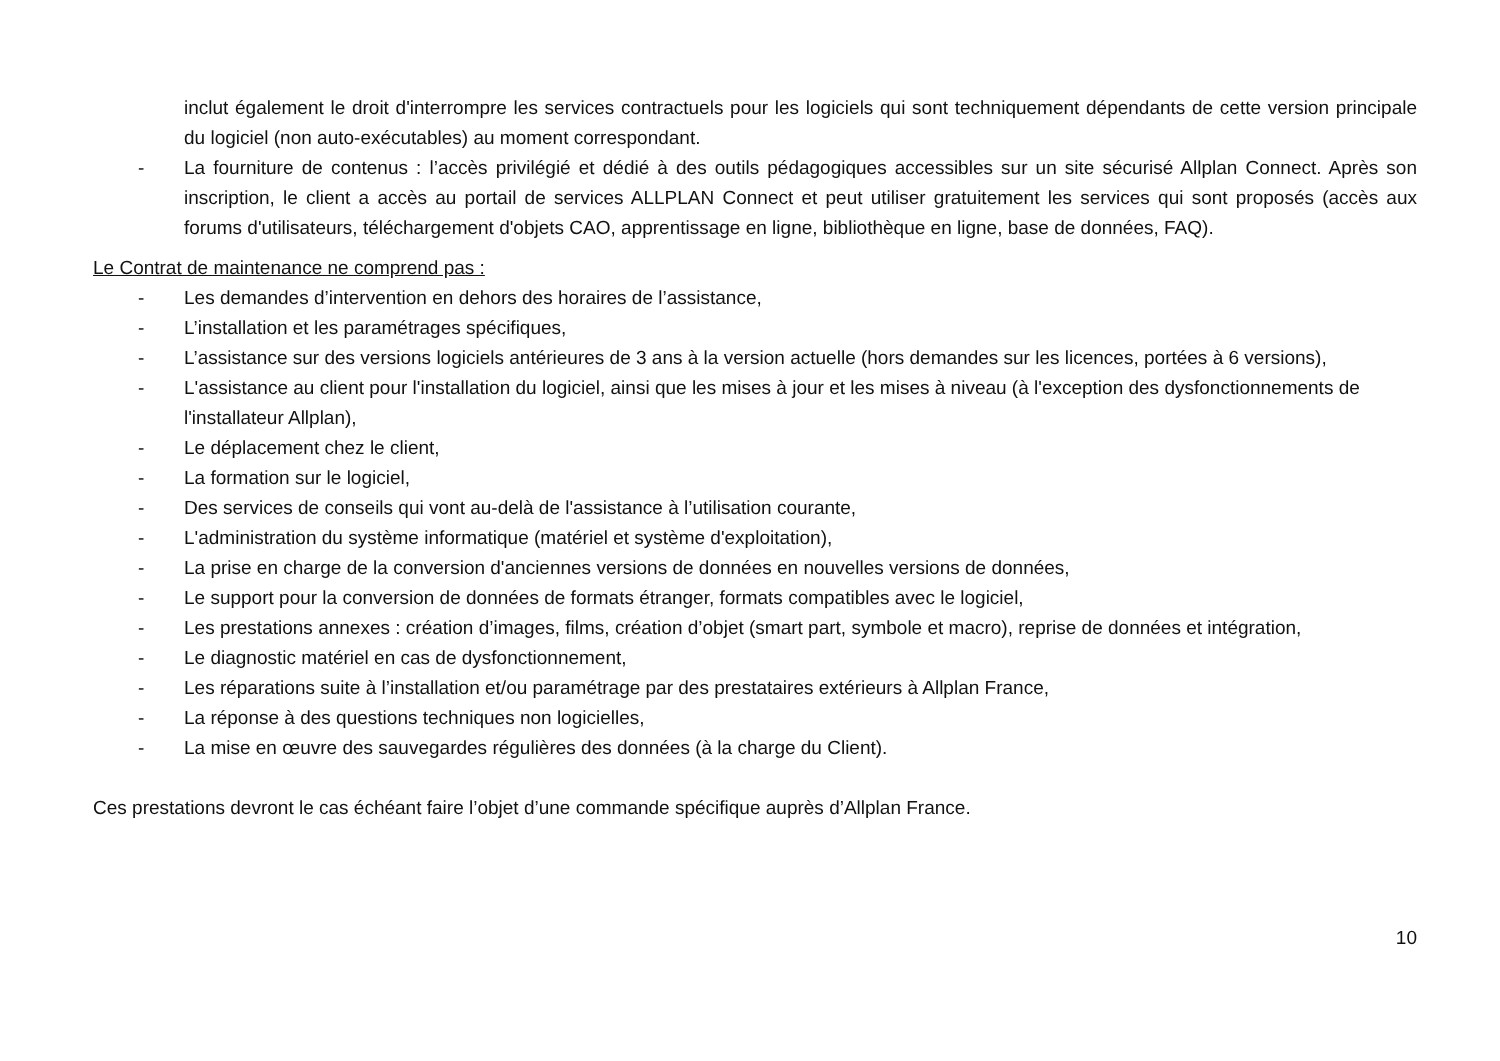inclut également le droit d'interrompre les services contractuels pour les logiciels qui sont techniquement dépendants de cette version principale du logiciel (non auto-exécutables) au moment correspondant.
- La fourniture de contenus : l’accès privilégié et dédié à des outils pédagogiques accessibles sur un site sécurisé Allplan Connect. Après son inscription, le client a accès au portail de services ALLPLAN Connect et peut utiliser gratuitement les services qui sont proposés (accès aux forums d'utilisateurs, téléchargement d'objets CAO, apprentissage en ligne, bibliothèque en ligne, base de données, FAQ).
Le Contrat de maintenance ne comprend pas :
- Les demandes d’intervention en dehors des horaires de l’assistance,
- L’installation et les paramétrages spécifiques,
- L’assistance sur des versions logiciels antérieures de 3 ans à la version actuelle (hors demandes sur les licences, portées à 6 versions),
- L'assistance au client pour l'installation du logiciel, ainsi que les mises à jour et les mises à niveau (à l'exception des dysfonctionnements de l'installateur Allplan),
- Le déplacement chez le client,
- La formation sur le logiciel,
- Des services de conseils qui vont au-delà de l'assistance à l’utilisation courante,
- L'administration du système informatique (matériel et système d'exploitation),
- La prise en charge de la conversion d'anciennes versions de données en nouvelles versions de données,
- Le support pour la conversion de données de formats étranger, formats compatibles avec le logiciel,
- Les prestations annexes : création d’images, films, création d’objet (smart part, symbole et macro), reprise de données et intégration,
- Le diagnostic matériel en cas de dysfonctionnement,
- Les réparations suite à l’installation et/ou paramétrage par des prestataires extérieurs à Allplan France,
- La réponse à des questions techniques non logicielles,
- La mise en œuvre des sauvegardes régulières des données (à la charge du Client).
Ces prestations devront le cas échéant faire l’objet d’une commande spécifique auprès d’Allplan France.
10